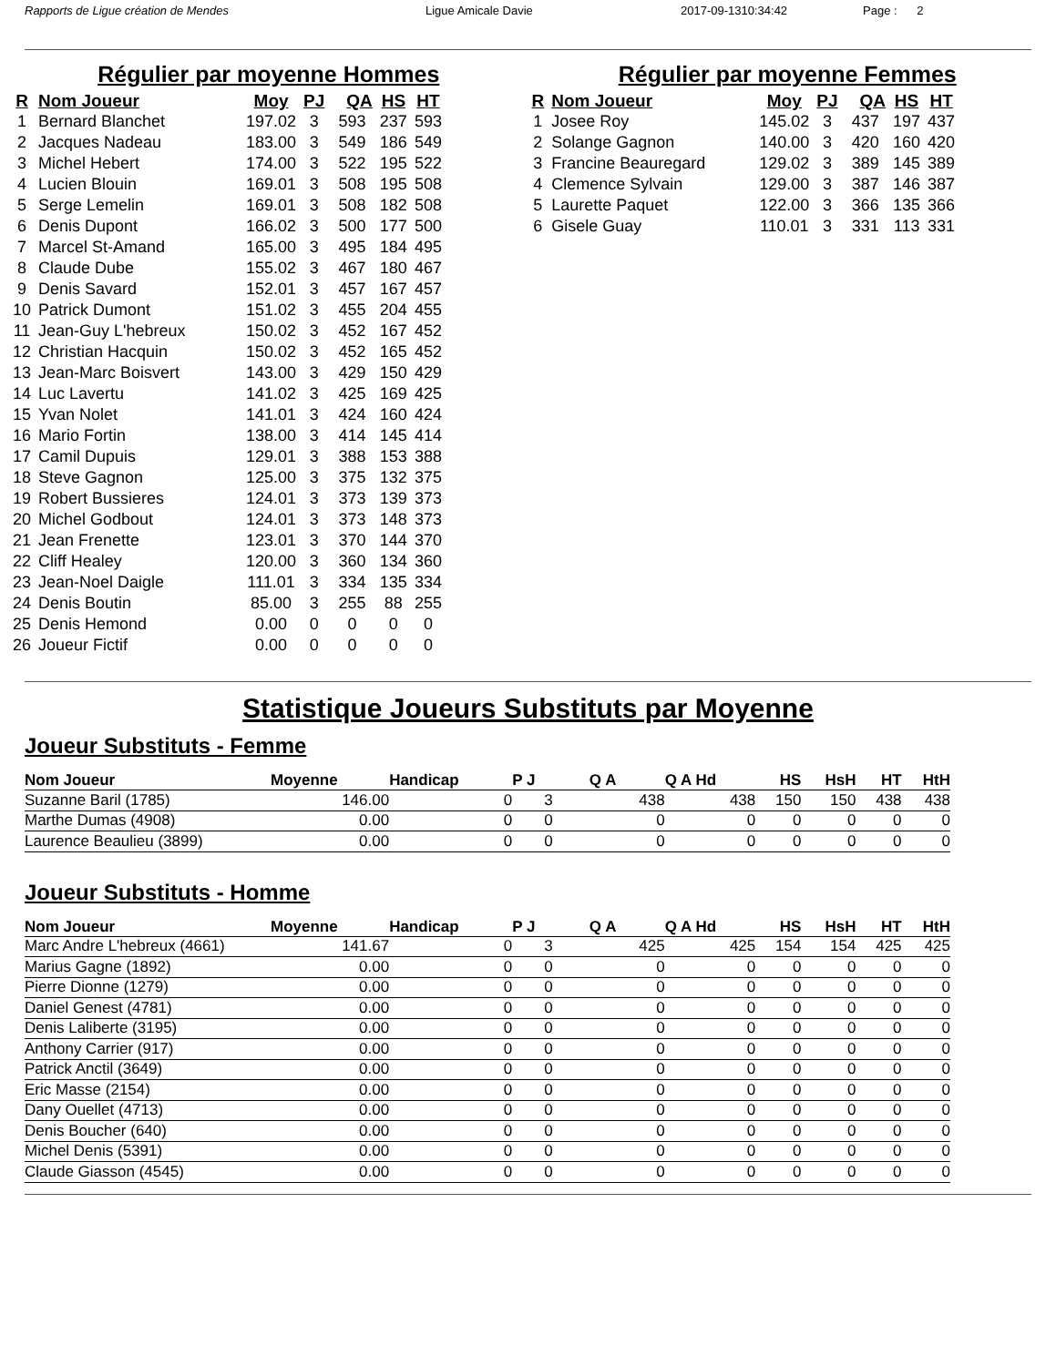Rapports de Ligue création de Mendes Ligue Amicale Davie 2017-09-1310:34:42 Page : 2
Régulier par moyenne Hommes
| R | Nom Joueur | Moy | PJ | QA | HS | HT |
| --- | --- | --- | --- | --- | --- | --- |
| 1 | Bernard Blanchet | 197.02 | 3 | 593 | 237 | 593 |
| 2 | Jacques Nadeau | 183.00 | 3 | 549 | 186 | 549 |
| 3 | Michel Hebert | 174.00 | 3 | 522 | 195 | 522 |
| 4 | Lucien Blouin | 169.01 | 3 | 508 | 195 | 508 |
| 5 | Serge Lemelin | 169.01 | 3 | 508 | 182 | 508 |
| 6 | Denis Dupont | 166.02 | 3 | 500 | 177 | 500 |
| 7 | Marcel St-Amand | 165.00 | 3 | 495 | 184 | 495 |
| 8 | Claude Dube | 155.02 | 3 | 467 | 180 | 467 |
| 9 | Denis Savard | 152.01 | 3 | 457 | 167 | 457 |
| 10 | Patrick Dumont | 151.02 | 3 | 455 | 204 | 455 |
| 11 | Jean-Guy L'hebreux | 150.02 | 3 | 452 | 167 | 452 |
| 12 | Christian Hacquin | 150.02 | 3 | 452 | 165 | 452 |
| 13 | Jean-Marc Boisvert | 143.00 | 3 | 429 | 150 | 429 |
| 14 | Luc Lavertu | 141.02 | 3 | 425 | 169 | 425 |
| 15 | Yvan Nolet | 141.01 | 3 | 424 | 160 | 424 |
| 16 | Mario Fortin | 138.00 | 3 | 414 | 145 | 414 |
| 17 | Camil Dupuis | 129.01 | 3 | 388 | 153 | 388 |
| 18 | Steve Gagnon | 125.00 | 3 | 375 | 132 | 375 |
| 19 | Robert Bussieres | 124.01 | 3 | 373 | 139 | 373 |
| 20 | Michel Godbout | 124.01 | 3 | 373 | 148 | 373 |
| 21 | Jean Frenette | 123.01 | 3 | 370 | 144 | 370 |
| 22 | Cliff Healey | 120.00 | 3 | 360 | 134 | 360 |
| 23 | Jean-Noel Daigle | 111.01 | 3 | 334 | 135 | 334 |
| 24 | Denis Boutin | 85.00 | 3 | 255 | 88 | 255 |
| 25 | Denis Hemond | 0.00 | 0 | 0 | 0 | 0 |
| 26 | Joueur Fictif | 0.00 | 0 | 0 | 0 | 0 |
Régulier par moyenne Femmes
| R | Nom Joueur | Moy | PJ | QA | HS | HT |
| --- | --- | --- | --- | --- | --- | --- |
| 1 | Josee Roy | 145.02 | 3 | 437 | 197 | 437 |
| 2 | Solange Gagnon | 140.00 | 3 | 420 | 160 | 420 |
| 3 | Francine Beauregard | 129.02 | 3 | 389 | 145 | 389 |
| 4 | Clemence Sylvain | 129.00 | 3 | 387 | 146 | 387 |
| 5 | Laurette Paquet | 122.00 | 3 | 366 | 135 | 366 |
| 6 | Gisele Guay | 110.01 | 3 | 331 | 113 | 331 |
Statistique Joueurs Substituts par Moyenne
Joueur Substituts - Femme
| Nom Joueur | Moyenne | Handicap | P J | Q A | Q A Hd | HS | HsH | HT | HtH |
| --- | --- | --- | --- | --- | --- | --- | --- | --- | --- |
| Suzanne Baril (1785) | 146.00 | 0 | 3 | 438 | 438 | 150 | 150 | 438 | 438 |
| Marthe Dumas (4908) | 0.00 | 0 | 0 | 0 | 0 | 0 | 0 | 0 | 0 |
| Laurence Beaulieu (3899) | 0.00 | 0 | 0 | 0 | 0 | 0 | 0 | 0 | 0 |
Joueur Substituts - Homme
| Nom Joueur | Moyenne | Handicap | P J | Q A | Q A Hd | HS | HsH | HT | HtH |
| --- | --- | --- | --- | --- | --- | --- | --- | --- | --- |
| Marc Andre L'hebreux (4661) | 141.67 | 0 | 3 | 425 | 425 | 154 | 154 | 425 | 425 |
| Marius Gagne (1892) | 0.00 | 0 | 0 | 0 | 0 | 0 | 0 | 0 | 0 |
| Pierre Dionne (1279) | 0.00 | 0 | 0 | 0 | 0 | 0 | 0 | 0 | 0 |
| Daniel Genest (4781) | 0.00 | 0 | 0 | 0 | 0 | 0 | 0 | 0 | 0 |
| Denis Laliberte (3195) | 0.00 | 0 | 0 | 0 | 0 | 0 | 0 | 0 | 0 |
| Anthony Carrier (917) | 0.00 | 0 | 0 | 0 | 0 | 0 | 0 | 0 | 0 |
| Patrick Anctil (3649) | 0.00 | 0 | 0 | 0 | 0 | 0 | 0 | 0 | 0 |
| Eric Masse (2154) | 0.00 | 0 | 0 | 0 | 0 | 0 | 0 | 0 | 0 |
| Dany Ouellet (4713) | 0.00 | 0 | 0 | 0 | 0 | 0 | 0 | 0 | 0 |
| Denis Boucher (640) | 0.00 | 0 | 0 | 0 | 0 | 0 | 0 | 0 | 0 |
| Michel Denis (5391) | 0.00 | 0 | 0 | 0 | 0 | 0 | 0 | 0 | 0 |
| Claude Giasson (4545) | 0.00 | 0 | 0 | 0 | 0 | 0 | 0 | 0 | 0 |